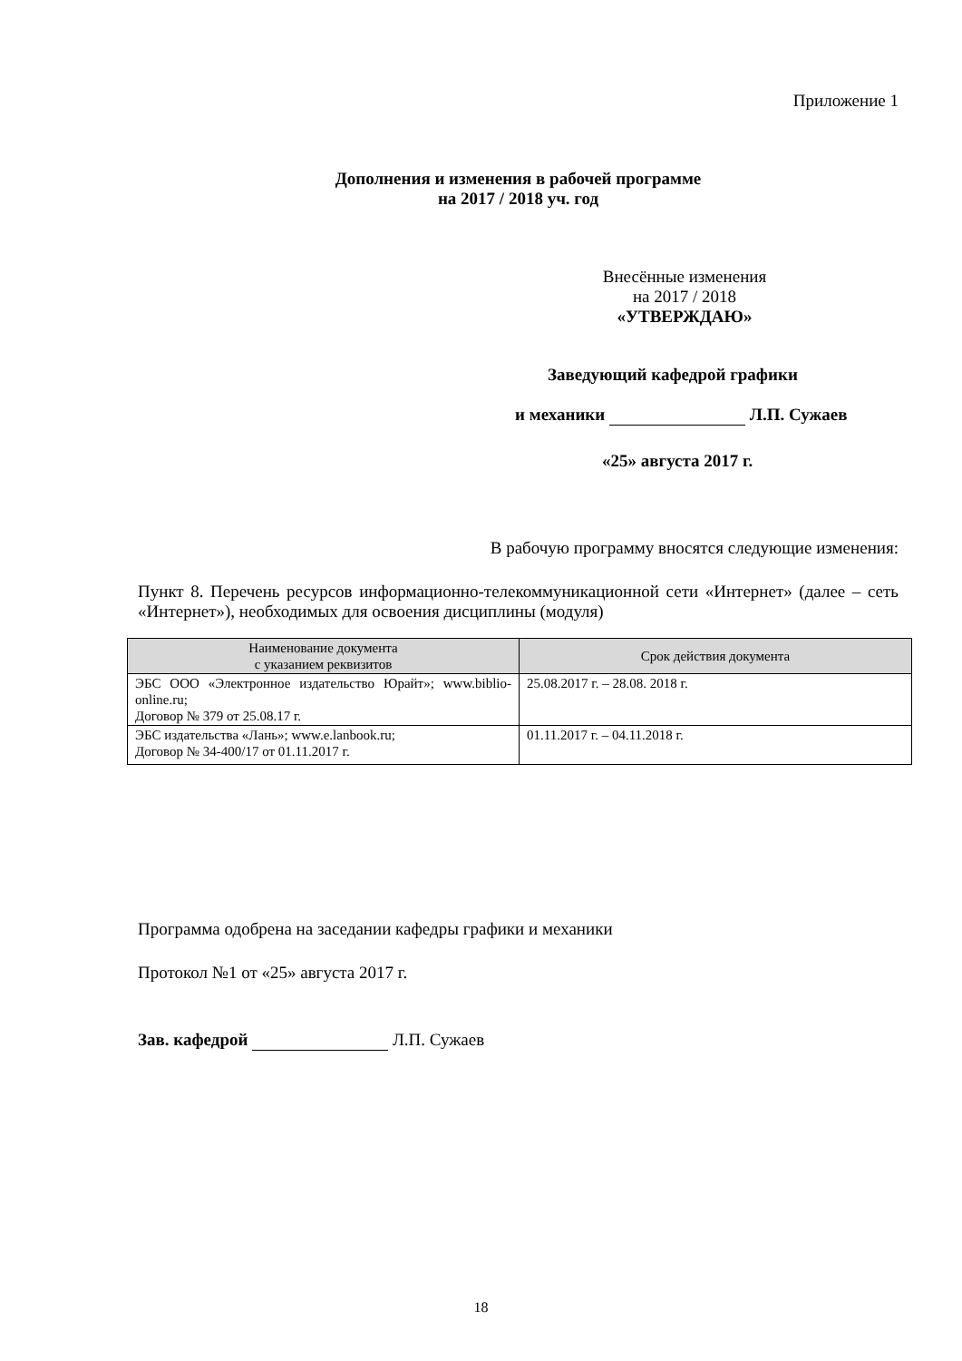Приложение 1
Дополнения и изменения в рабочей программе
на 2017 / 2018 уч. год
Внесённые изменения
на 2017 / 2018
«УТВЕРЖДАЮ»
Заведующий кафедрой графики
и механики Л.П. Сужаев
«25» августа 2017 г.
В рабочую программу вносятся следующие изменения:
Пункт 8. Перечень ресурсов информационно-телекоммуникационной сети «Интернет» (далее – сеть «Интернет»), необходимых для освоения дисциплины (модуля)
| Наименование документа с указанием реквизитов | Срок действия документа |
| --- | --- |
| ЭБС ООО «Электронное издательство Юрайт»; www.biblio-online.ru; Договор № 379 от 25.08.17 г. | 25.08.2017 г. – 28.08. 2018 г. |
| ЭБС издательства «Лань»; www.e.lanbook.ru; Договор № 34-400/17 от 01.11.2017 г. | 01.11.2017 г. – 04.11.2018 г. |
Программа одобрена на заседании кафедры графики и механики
Протокол №1 от «25» августа 2017 г.
Зав. кафедрой Л.П. Сужаев
18